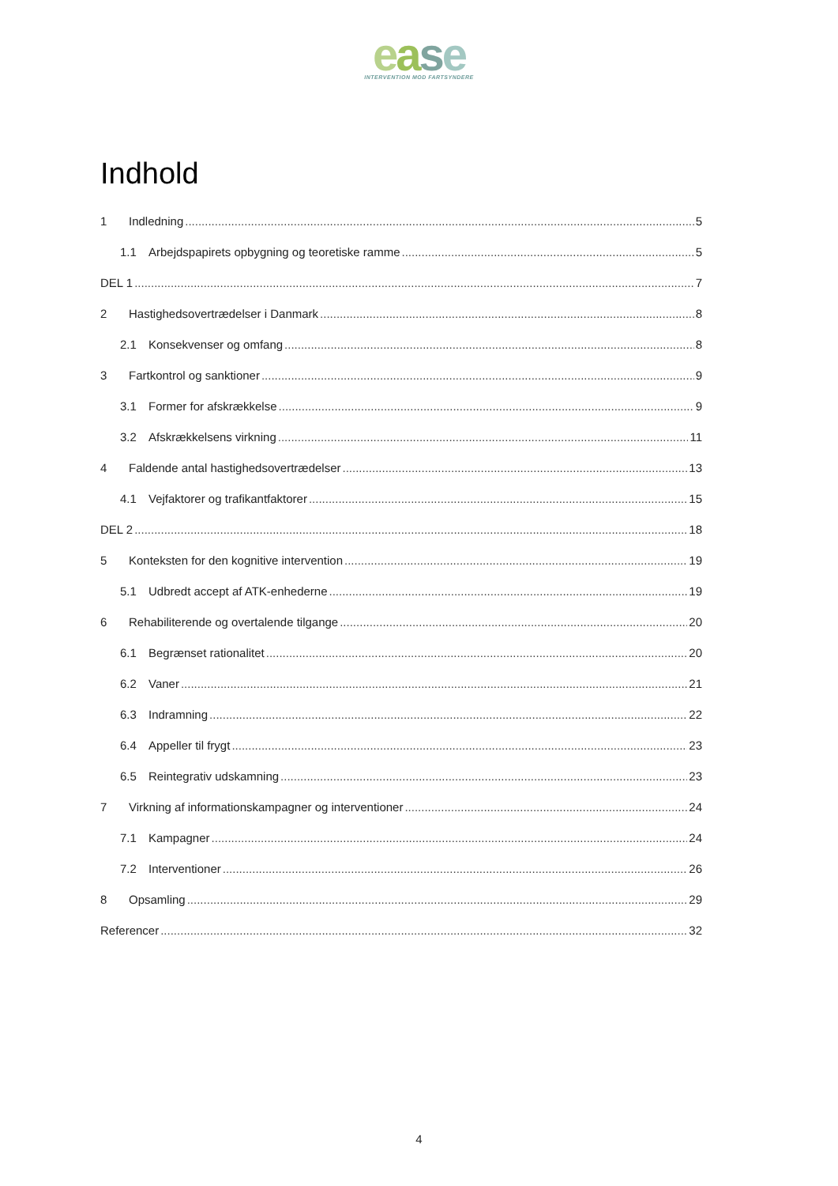ease
INTERVENTION MOD FARTSYNDERE
Indhold
1 Indledning 5
1.1 Arbejdspapirets opbygning og teoretiske ramme 5
DEL 1 7
2 Hastighedsovertrædelser i Danmark 8
2.1 Konsekvenser og omfang 8
3 Fartkontrol og sanktioner 9
3.1 Former for afskrækkelse 9
3.2 Afskrækkelsens virkning 11
4 Faldende antal hastighedsovertrædelser 13
4.1 Vejfaktorer og trafikantfaktorer 15
DEL 2 18
5 Konteksten for den kognitive intervention 19
5.1 Udbredt accept af ATK-enhederne 19
6 Rehabiliterende og overtalende tilgange 20
6.1 Begrænset rationalitet 20
6.2 Vaner 21
6.3 Indramning 22
6.4 Appeller til frygt 23
6.5 Reintegrativ udskamning 23
7 Virkning af informationskampagner og interventioner 24
7.1 Kampagner 24
7.2 Interventioner 26
8 Opsamling 29
Referencer 32
4